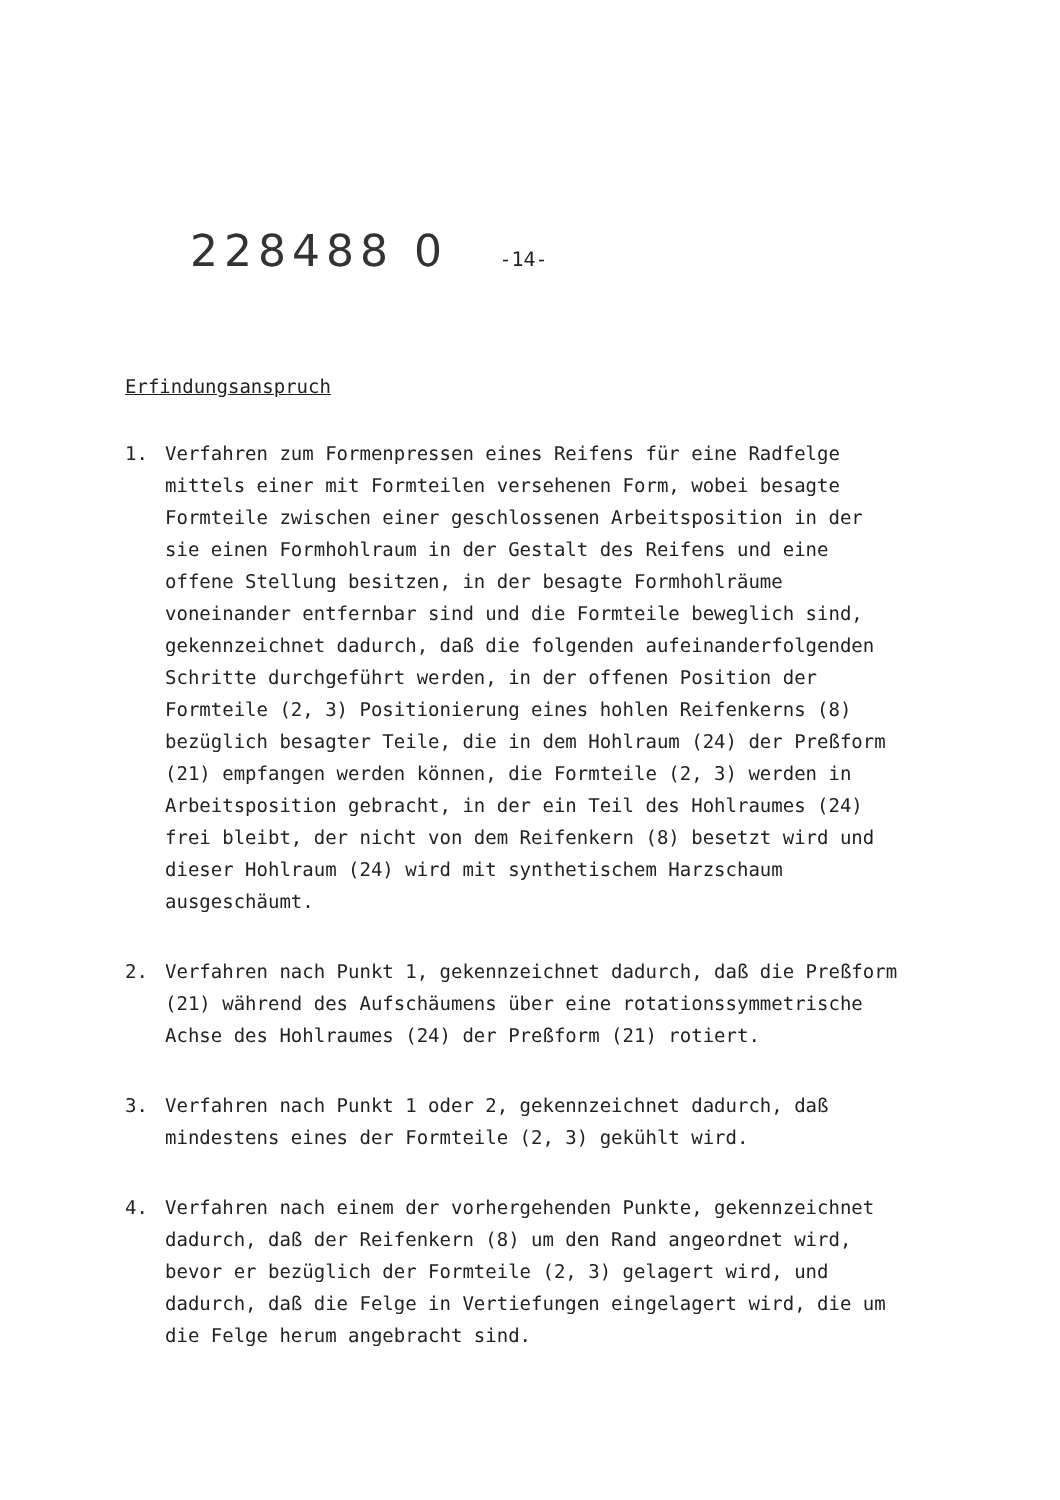228488 0 -14-
Erfindungsanspruch
1. Verfahren zum Formenpressen eines Reifens für eine Radfelge mittels einer mit Formteilen versehenen Form, wobei besagte Formteile zwischen einer geschlossenen Arbeitsposition in der sie einen Formhohlraum in der Gestalt des Reifens und eine offene Stellung besitzen, in der besagte Formhohlräume voneinander entfernbar sind und die Formteile beweglich sind, gekennzeichnet dadurch, daß die folgenden aufeinanderfolgenden Schritte durchgeführt werden, in der offenen Position der Formteile (2, 3) Positionierung eines hohlen Reifenkerns (8) bezüglich besagter Teile, die in dem Hohlraum (24) der Preßform (21) empfangen werden können, die Formteile (2, 3) werden in Arbeitsposition gebracht, in der ein Teil des Hohlraumes (24) frei bleibt, der nicht von dem Reifenkern (8) besetzt wird und dieser Hohlraum (24) wird mit synthetischem Harzschaum ausgeschäumt.
2. Verfahren nach Punkt 1, gekennzeichnet dadurch, daß die Preßform (21) während des Aufschäumens über eine rotationssymmetrische Achse des Hohlraumes (24) der Preßform (21) rotiert.
3. Verfahren nach Punkt 1 oder 2, gekennzeichnet dadurch, daß mindestens eines der Formteile (2, 3) gekühlt wird.
4. Verfahren nach einem der vorhergehenden Punkte, gekennzeichnet dadurch, daß der Reifenkern (8) um den Rand angeordnet wird, bevor er bezüglich der Formteile (2, 3) gelagert wird, und dadurch, daß die Felge in Vertiefungen eingelagert wird, die um die Felge herum angebracht sind.